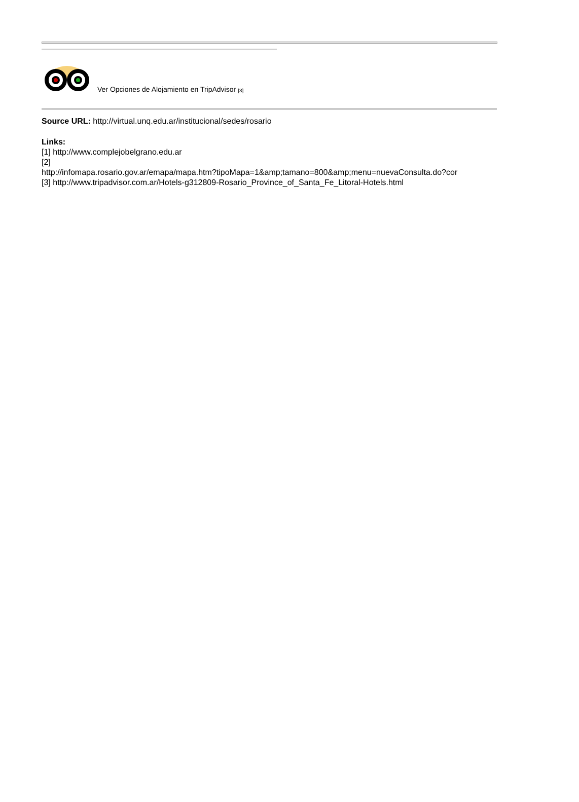Ver Opciones de Alojamiento en TripAdvisor [3]
Source URL: http://virtual.unq.edu.ar/institucional/sedes/rosario
Links:
[1] http://www.complejobelgrano.edu.ar
[2]
http://infomapa.rosario.gov.ar/emapa/mapa.htm?tipoMapa=1&amp;tamano=800&amp;menu=nuevaConsulta.do?cor
[3] http://www.tripadvisor.com.ar/Hotels-g312809-Rosario_Province_of_Santa_Fe_Litoral-Hotels.html